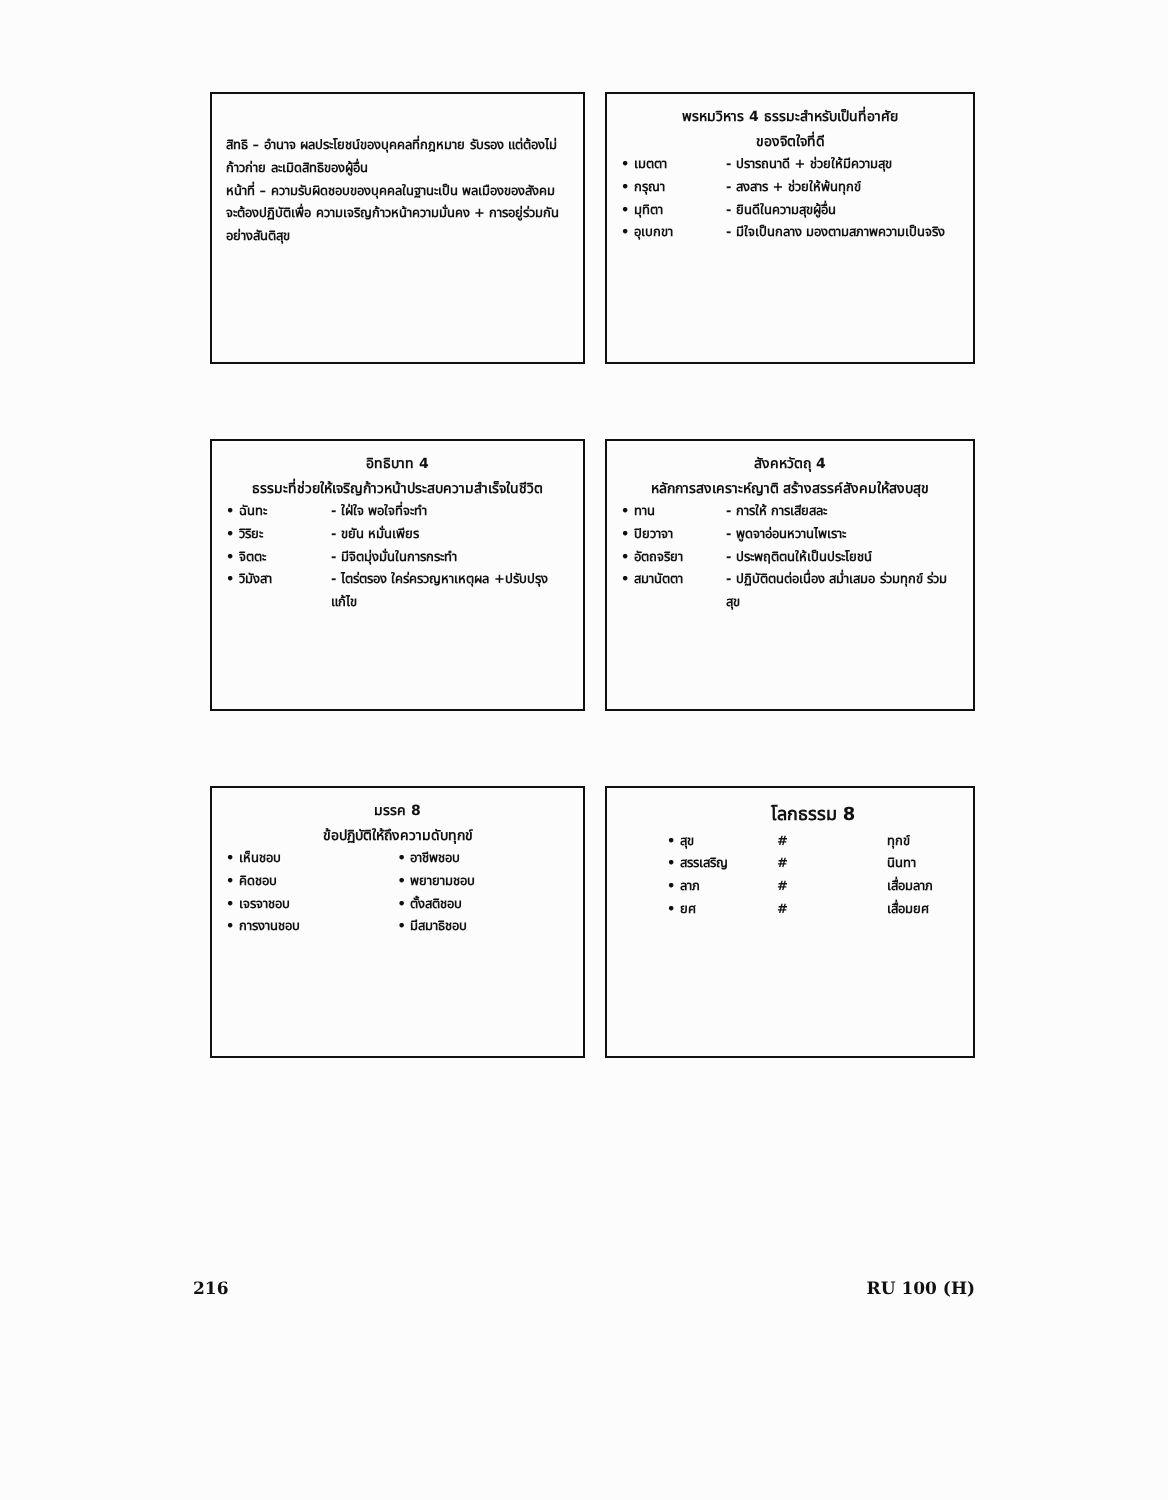สิทธิ – อำนาจ ผลประโยชน์ของบุคคลที่กฎหมาย รับรอง แต่ต้องไม่ก้าวก่าย ละเมิดสิทธิของผู้อื่น
หน้าที่ – ความรับผิดชอบของบุคคลในฐานะเป็น พลเมืองของสังคม จะต้องปฏิบัติเพื่อ ความเจริญก้าวหน้าความมั่นคง + การอยู่ร่วมกันอย่างสันติสุข
พรหมวิหาร 4 ธรรมะสำหรับเป็นที่อาศัย
ของจิตใจที่ดี
• เมตตา - ปรารถนาดี + ช่วยให้มีความสุข
• กรุณา - สงสาร + ช่วยให้พ้นทุกข์
• มุทิตา - ยินดีในความสุขผู้อื่น
• อุเบกขา - มีใจเป็นกลาง มองตามสภาพความเป็นจริง
อิทธิบาท 4
ธรรมะที่ช่วยให้เจริญก้าวหน้าประสบความสำเร็จในชีวิต
• ฉันทะ - ใฝ่ใจ พอใจที่จะทำ
• วิริยะ - ขยัน หมั่นเพียร
• จิตตะ - มีจิตมุ่งมั่นในการกระทำ
• วิมังสา - ไตร่ตรอง ใคร่ครวญหาเหตุผล +ปรับปรุงแก้ไข
สังคหวัตถุ 4
หลักการสงเคราะห์ญาติ สร้างสรรค์สังคมให้สงบสุข
• ทาน - การให้ การเสียสละ
• ปิยวาจา - พูดจาอ่อนหวานไพเราะ
• อัตถจริยา - ประพฤติตนให้เป็นประโยชน์
• สมานัตตา - ปฏิบัติตนต่อเนื่อง สม่ำเสมอ ร่วมทุกข์ ร่วมสุข
มรรค 8
ข้อปฏิบัติให้ถึงความดับทุกข์
• เห็นชอบ • อาชีพชอบ • คิดชอบ • พยายามชอบ • เจรจาชอบ • ตั้งสติชอบ • การงานชอบ • มีสมาธิชอบ
โลกธรรม 8
• สุข # ทุกข์ • สรรเสริญ # นินทา • ลาภ # เสื่อมลาภ • ยศ # เสื่อมยศ
216 RU 100 (H)